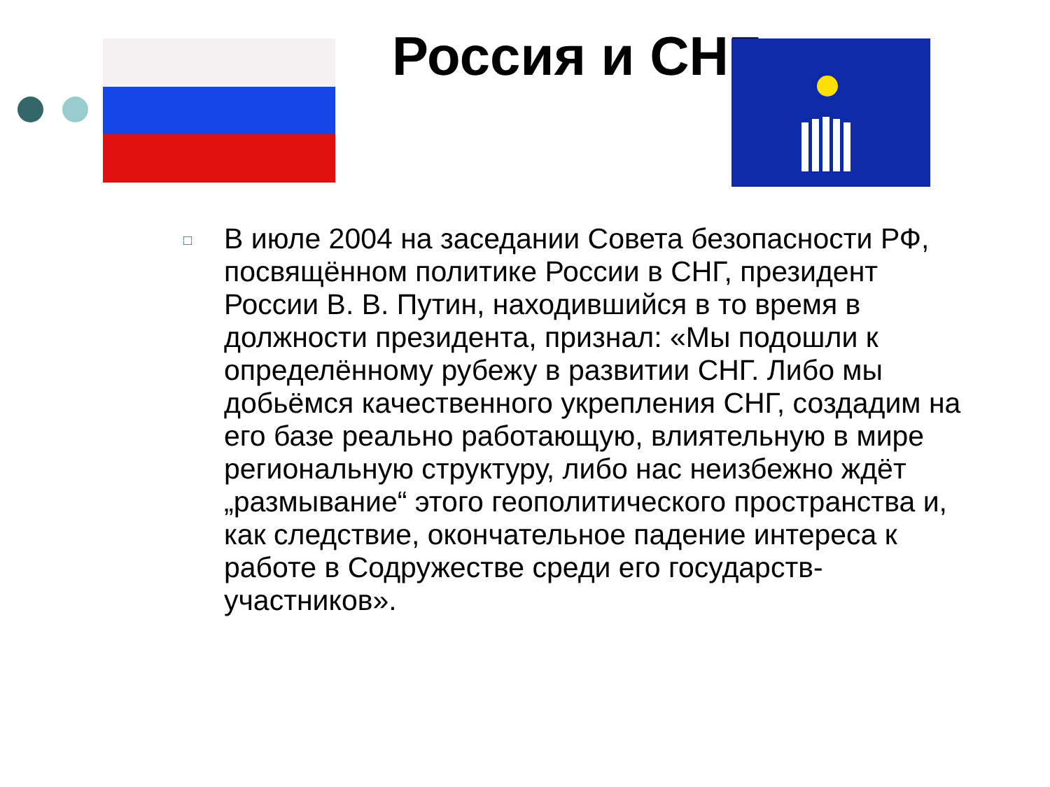Россия и СНГ
□
В июле 2004 на заседании Совета безопасности РФ, посвящённом политике России в СНГ, президент России В. В. Путин, находившийся в то время в должности президента, признал: «Мы подошли к определённому рубежу в развитии СНГ. Либо мы добьёмся качественного укрепления СНГ, создадим на его базе реально работающую, влиятельную в мире региональную структуру, либо нас неизбежно ждёт „размывание“ этого геополитического пространства и, как следствие, окончательное падение интереса к работе в Содружестве среди его государств-участников».